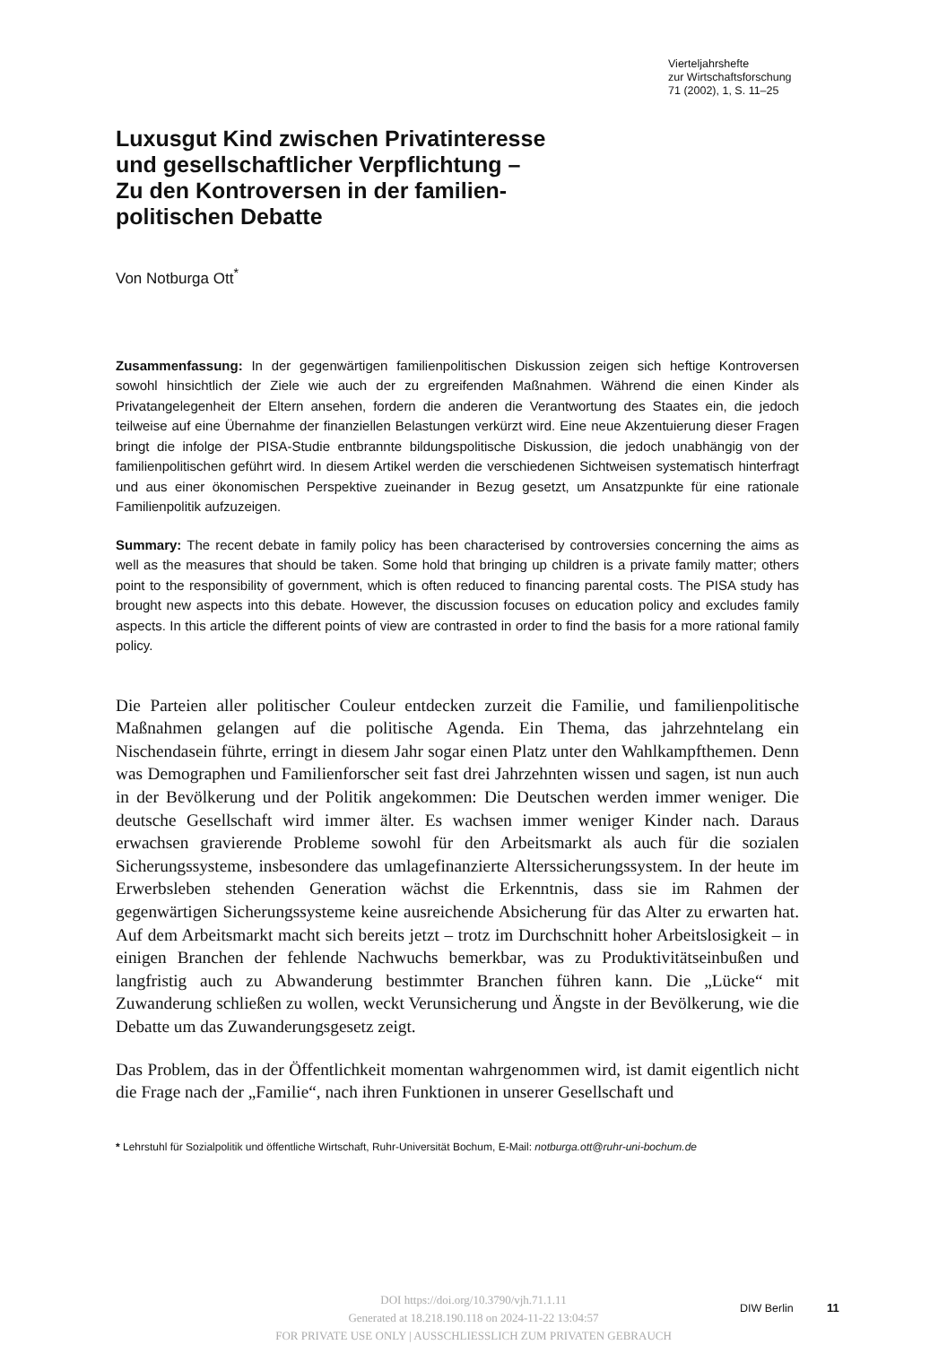Vierteljahrshefte
zur Wirtschaftsforschung
71 (2002), 1, S. 11–25
Luxusgut Kind zwischen Privatinteresse
und gesellschaftlicher Verpflichtung –
Zu den Kontroversen in der familien-
politischen Debatte
Von Notburga Ott<sup>*</sup>
Zusammenfassung: In der gegenwärtigen familienpolitischen Diskussion zeigen sich heftige Kontroversen sowohl hinsichtlich der Ziele wie auch der zu ergreifenden Maßnahmen. Während die einen Kinder als Privatangelegenheit der Eltern ansehen, fordern die anderen die Verantwortung des Staates ein, die jedoch teilweise auf eine Übernahme der finanziellen Belastungen verkürzt wird. Eine neue Akzentuierung dieser Fragen bringt die infolge der PISA-Studie entbrannte bildungspolitische Diskussion, die jedoch unabhängig von der familienpolitischen geführt wird. In diesem Artikel werden die verschiedenen Sichtweisen systematisch hinterfragt und aus einer ökonomischen Perspektive zueinander in Bezug gesetzt, um Ansatzpunkte für eine rationale Familienpolitik aufzuzeigen.
Summary: The recent debate in family policy has been characterised by controversies concerning the aims as well as the measures that should be taken. Some hold that bringing up children is a private family matter; others point to the responsibility of government, which is often reduced to financing parental costs. The PISA study has brought new aspects into this debate. However, the discussion focuses on education policy and excludes family aspects. In this article the different points of view are contrasted in order to find the basis for a more rational family policy.
Die Parteien aller politischer Couleur entdecken zurzeit die Familie, und familienpolitische Maßnahmen gelangen auf die politische Agenda. Ein Thema, das jahrzehntelang ein Nischendasein führte, erringt in diesem Jahr sogar einen Platz unter den Wahlkampfthemen. Denn was Demographen und Familienforscher seit fast drei Jahrzehnten wissen und sagen, ist nun auch in der Bevölkerung und der Politik angekommen: Die Deutschen werden immer weniger. Die deutsche Gesellschaft wird immer älter. Es wachsen immer weniger Kinder nach. Daraus erwachsen gravierende Probleme sowohl für den Arbeitsmarkt als auch für die sozialen Sicherungssysteme, insbesondere das umlagefinanzierte Alterssicherungssystem. In der heute im Erwerbsleben stehenden Generation wächst die Erkenntnis, dass sie im Rahmen der gegenwärtigen Sicherungssysteme keine ausreichende Absicherung für das Alter zu erwarten hat. Auf dem Arbeitsmarkt macht sich bereits jetzt – trotz im Durchschnitt hoher Arbeitslosigkeit – in einigen Branchen der fehlende Nachwuchs bemerkbar, was zu Produktivitätseinbußen und langfristig auch zu Abwanderung bestimmter Branchen führen kann. Die „Lücke“ mit Zuwanderung schließen zu wollen, weckt Verunsicherung und Ängste in der Bevölkerung, wie die Debatte um das Zuwanderungsgesetz zeigt.
Das Problem, das in der Öffentlichkeit momentan wahrgenommen wird, ist damit eigentlich nicht die Frage nach der „Familie“, nach ihren Funktionen in unserer Gesellschaft und
* Lehrstuhl für Sozialpolitik und öffentliche Wirtschaft, Ruhr-Universität Bochum, E-Mail: notburga.ott@ruhr-uni-bochum.de
DOI https://doi.org/10.3790/vjh.71.1.11
Generated at 18.218.190.118 on 2024-11-22 13:04:57
FOR PRIVATE USE ONLY | AUSSCHLIESSLICH ZUM PRIVATEN GEBRAUCH
DIW Berlin 11